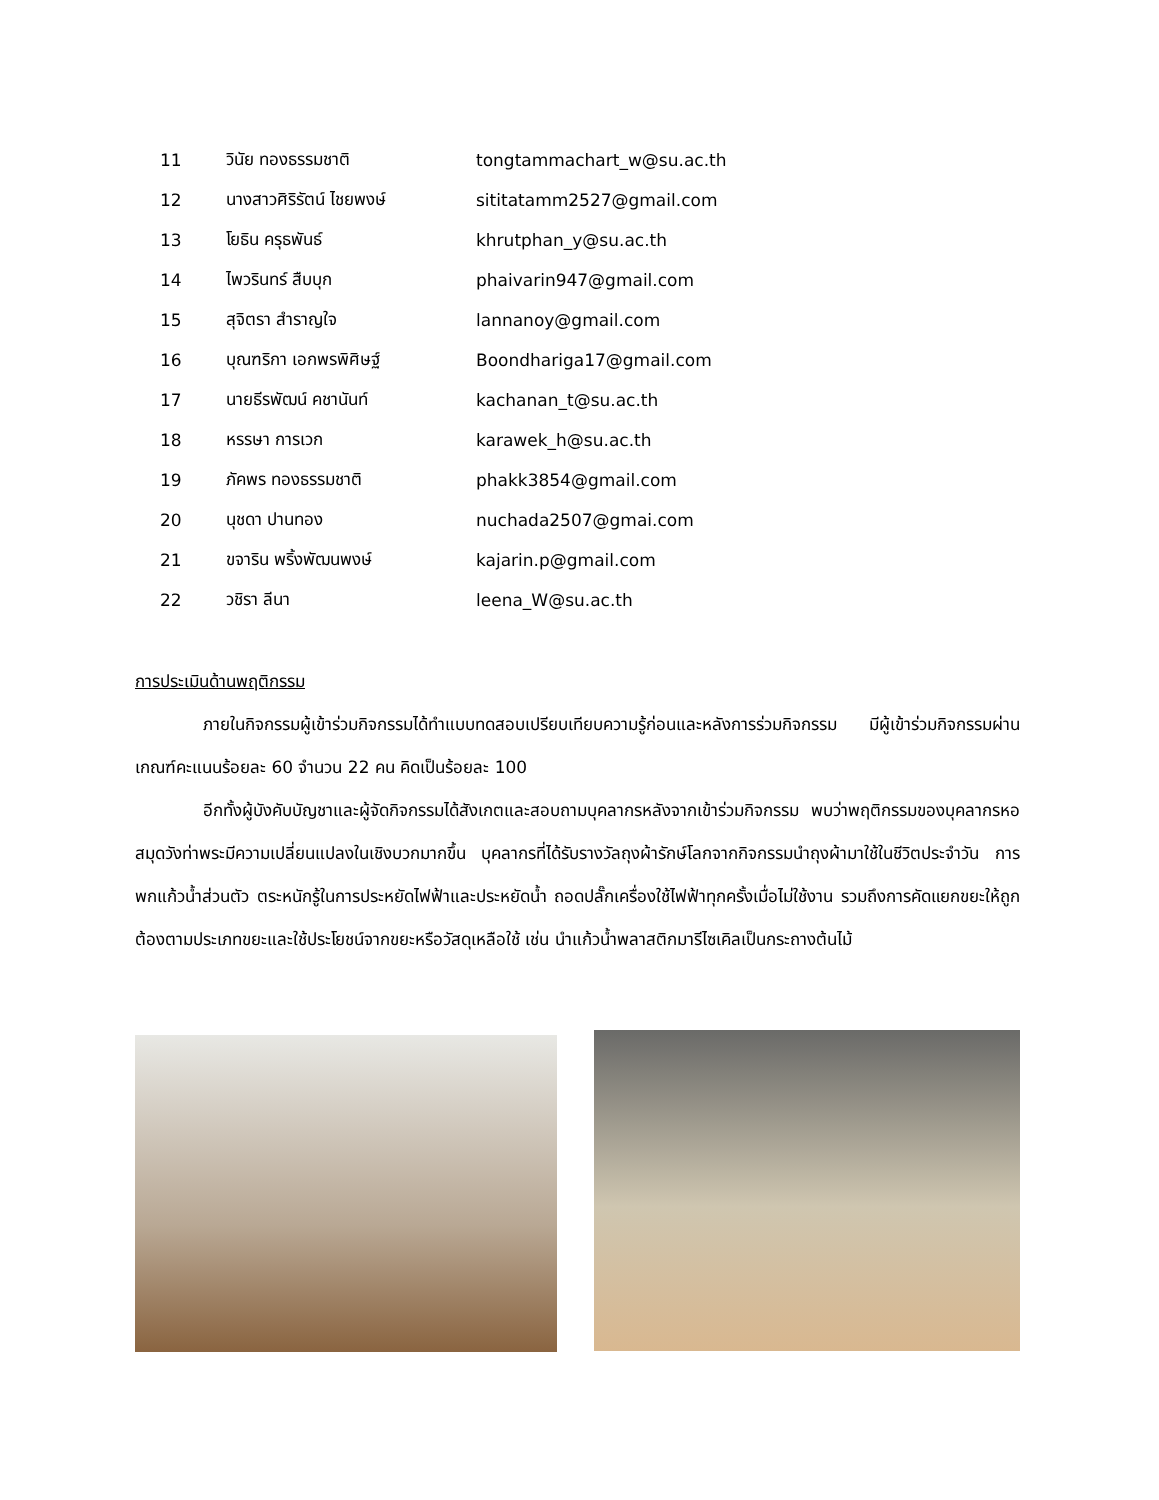| 11 | วินัย ทองธรรมชาติ | tongtammachart_w@su.ac.th |
| 12 | นางสาวศิริรัตน์ ไชยพงษ์ | sititatamm2527@gmail.com |
| 13 | โยธิน ครุธพันธ์ | khrutphan_y@su.ac.th |
| 14 | ไพวรินทร์ สืบบุก | phaivarin947@gmail.com |
| 15 | สุจิตรา สำราญใจ | lannanoy@gmail.com |
| 16 | บุณฑริกา เอกพรพิศิษฐ์ | Boondhariga17@gmail.com |
| 17 | นายธีรพัฒน์ คชานันท์ | kachanan_t@su.ac.th |
| 18 | หรรษา การเวก | karawek_h@su.ac.th |
| 19 | ภัคพร ทองธรรมชาติ | phakk3854@gmail.com |
| 20 | นุชดา ปานทอง | nuchada2507@gmai.com |
| 21 | ขจาริน พริ้งพัฒนพงษ์ | kajarin.p@gmail.com |
| 22 | วชิรา ลีนา | leena_W@su.ac.th |
การประเมินด้านพฤติกรรม
ภายในกิจกรรมผู้เข้าร่วมกิจกรรมได้ทำแบบทดสอบเปรียบเทียบความรู้ก่อนและหลังการร่วมกิจกรรม มีผู้เข้าร่วมกิจกรรมผ่านเกณฑ์คะแนนร้อยละ 60 จำนวน 22 คน คิดเป็นร้อยละ 100
อีกทั้งผู้บังคับบัญชาและผู้จัดกิจกรรมได้สังเกตและสอบถามบุคลากรหลังจากเข้าร่วมกิจกรรม พบว่าพฤติกรรมของบุคลากรหอสมุดวังท่าพระมีความเปลี่ยนแปลงในเชิงบวกมากขึ้น บุคลากรที่ได้รับรางวัลถุงผ้ารักษ์โลกจากกิจกรรมนำถุงผ้ามาใช้ในชีวิตประจำวัน การพกแก้วน้ำส่วนตัว ตระหนักรู้ในการประหยัดไฟฟ้าและประหยัดน้ำ ถอดปลั๊กเครื่องใช้ไฟฟ้าทุกครั้งเมื่อไม่ใช้งาน รวมถึงการคัดแยกขยะให้ถูกต้องตามประเภทขยะและใช้ประโยชน์จากขยะหรือวัสดุเหลือใช้ เช่น นำแก้วน้ำพลาสติกมารีไซเคิลเป็นกระถางต้นไม้